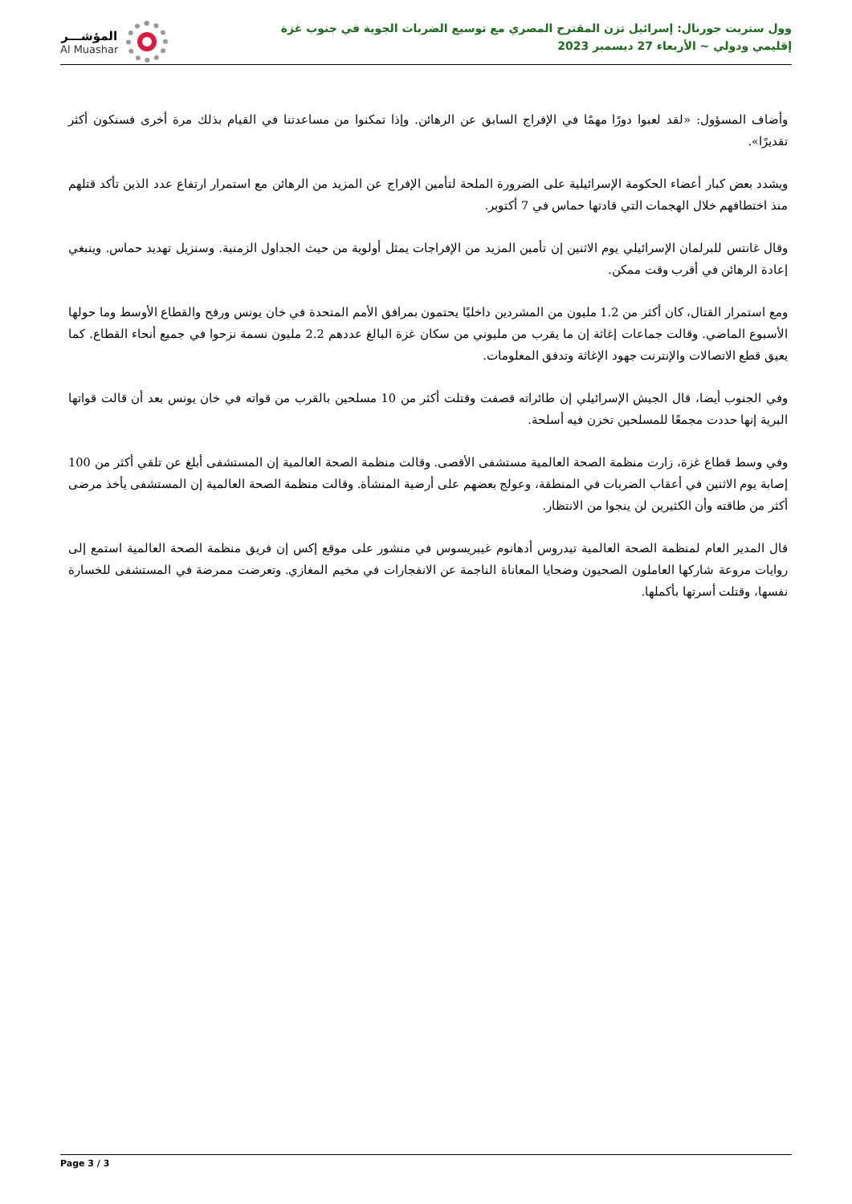وول ستريت جورنال: إسرائيل تزن المقترح المصري مع توسيع الضربات الجوية في جنوب غزة
إقليمي ودولي ~ الأربعاء 27 ديسمبر 2023
المؤشـــر
Al Muashar
وأضاف المسؤول: «لقد لعبوا دورًا مهمًا في الإفراج السابق عن الرهائن. وإذا تمكنوا من مساعدتنا في القيام بذلك مرة أخرى فسنكون أكثر تقديرًا».
ويشدد بعض كبار أعضاء الحكومة الإسرائيلية على الضرورة الملحة لتأمين الإفراج عن المزيد من الرهائن مع استمرار ارتفاع عدد الذين تأكد قتلهم منذ اختطافهم خلال الهجمات التي قادتها حماس في 7 أكتوبر.
وقال غانتس للبرلمان الإسرائيلي يوم الاثنين إن تأمين المزيد من الإفراجات يمثل أولوية من حيث الجداول الزمنية. وسنزيل تهديد حماس. وينبغي إعادة الرهائن في أقرب وقت ممكن.
ومع استمرار القتال، كان أكثر من 1.2 مليون من المشردين داخليًا يحتمون بمرافق الأمم المتحدة في خان يونس ورفح والقطاع الأوسط وما حولها الأسبوع الماضي. وقالت جماعات إغاثة إن ما يقرب من مليوني من سكان غزة البالغ عددهم 2.2 مليون نسمة نزحوا في جميع أنحاء القطاع. كما يعيق قطع الاتصالات والإنترنت جهود الإغاثة وتدفق المعلومات.
وفي الجنوب أيضا، قال الجيش الإسرائيلي إن طائراته قصفت وقتلت أكثر من 10 مسلحين بالقرب من قواته في خان يونس بعد أن قالت قواتها البرية إنها حددت مجمعًا للمسلحين تخزن فيه أسلحة.
وفي وسط قطاع غزة، زارت منظمة الصحة العالمية مستشفى الأقصى. وقالت منظمة الصحة العالمية إن المستشفى أبلغ عن تلقي أكثر من 100 إصابة يوم الاثنين في أعقاب الضربات في المنطقة، وعولج بعضهم على أرضية المنشأة. وقالت منظمة الصحة العالمية إن المستشفى يأخذ مرضى أكثر من طاقته وأن الكثيرين لن ينجوا من الانتظار.
قال المدير العام لمنظمة الصحة العالمية تيدروس أدهانوم غيبريسوس في منشور على موقع إكس إن فريق منظمة الصحة العالمية استمع إلى روايات مروعة شاركها العاملون الصحيون وضحايا المعاناة الناجمة عن الانفجارات في مخيم المغازي. وتعرضت ممرضة في المستشفى للخسارة نفسها، وقتلت أسرتها بأكملها.
Page 3 / 3